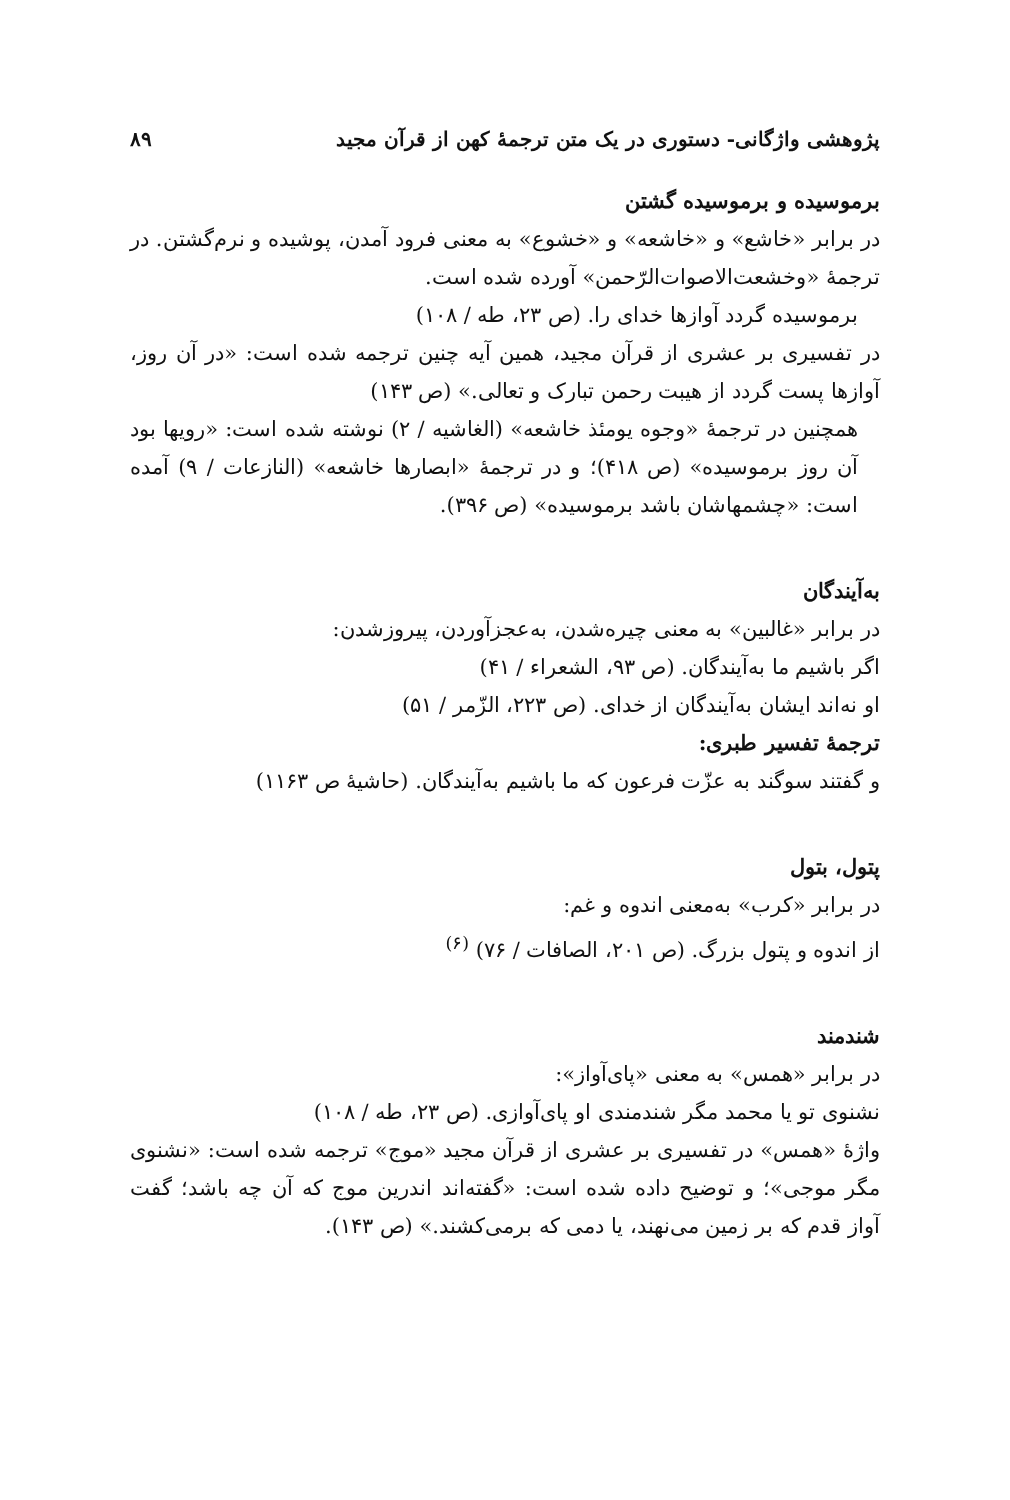پژوهشی واژگانی- دستوری در یک متن ترجمهٔ کهن از قرآن مجید ۸۹
برموسیده و برموسیده گشتن
در برابر «خاشع» و «خاشعه» و «خشوع» به معنی فرود آمدن، پوشیده و نرم‌گشتن. در ترجمهٔ «وخشعت‌الاصوات‌الرّحمن» آورده شده است.
برموسیده گردد آوازها خدای را. (ص ۲۳، طه / ۱۰۸)
در تفسیری بر عشری از قرآن مجید، همین آیه چنین ترجمه شده است: «در آن روز، آوازها پست گردد از هیبت رحمن تبارک و تعالی.» (ص ۱۴۳)
همچنین در ترجمهٔ «وجوه یومئذ خاشعه» (الغاشیه / ۲) نوشته شده است: «رویها بود آن روز برموسیده» (ص ۴۱۸)؛ و در ترجمهٔ «ابصارها خاشعه» (النازعات / ۹) آمده است: «چشمهاشان باشد برموسیده» (ص ۳۹۶).
به‌آیندگان
در برابر «غالبین» به معنی چیره‌شدن، به‌عجزآوردن، پیروزشدن:
اگر باشیم ما به‌آیندگان. (ص ۹۳، الشعراء / ۴۱)
او نه‌اند ایشان به‌آیندگان از خدای. (ص ۲۲۳، الزّمر / ۵۱)
ترجمهٔ تفسیر طبری:
و گفتند سوگند به عزّت فرعون که ما باشیم به‌آیندگان. (حاشیهٔ ص ۱۱۶۳)
پتول، بتول
در برابر «کرب» به‌معنی اندوه و غم:
از اندوه و پتول بزرگ. (ص ۲۰۱، الصافات / ۷۶) <sup>(۶)</sup>
شندمند
در برابر «همس» به معنی «پای‌آواز»:
نشنوی تو یا محمد مگر شندمندی او پای‌آوازی. (ص ۲۳، طه / ۱۰۸)
واژهٔ «همس» در تفسیری بر عشری از قرآن مجید «موج» ترجمه شده است: «نشنوی مگر موجی»؛ و توضیح داده شده است: «گفته‌اند اندرین موج که آن چه باشد؛ گفت آواز قدم که بر زمین می‌نهند، یا دمی که برمی‌کشند.» (ص ۱۴۳).